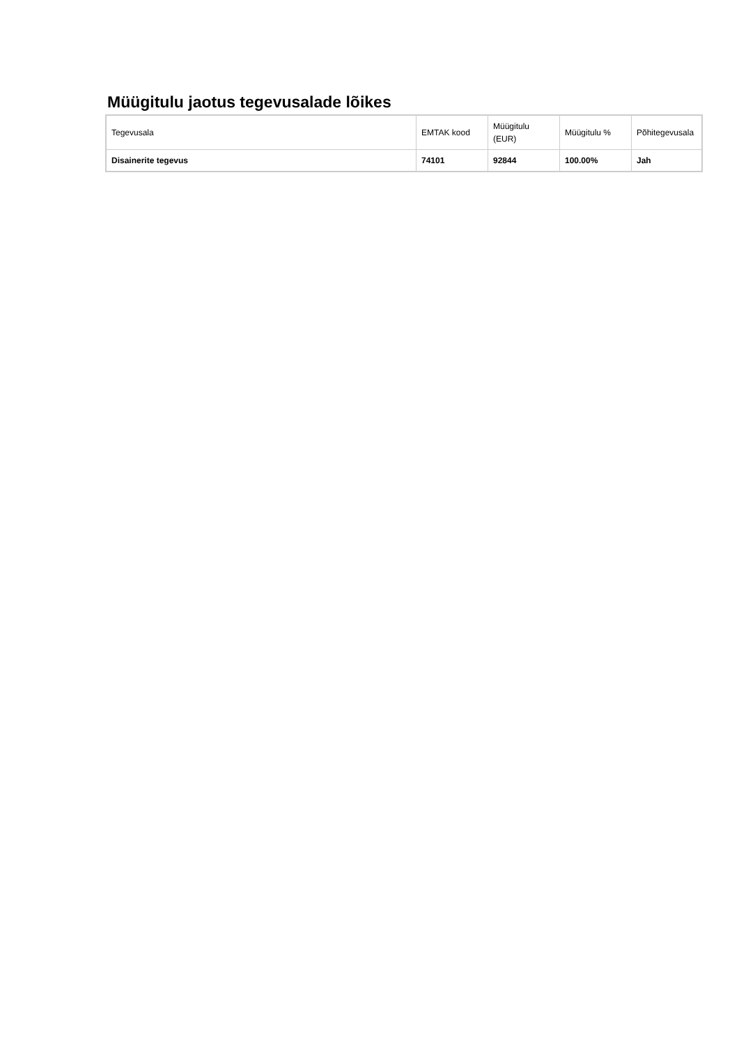Müügitulu jaotus tegevusalade lõikes
| Tegevusala | EMTAK kood | Müügitulu (EUR) | Müügitulu % | Põhitegevusala |
| --- | --- | --- | --- | --- |
| Disainerite tegevus | 74101 | 92844 | 100.00% | Jah |